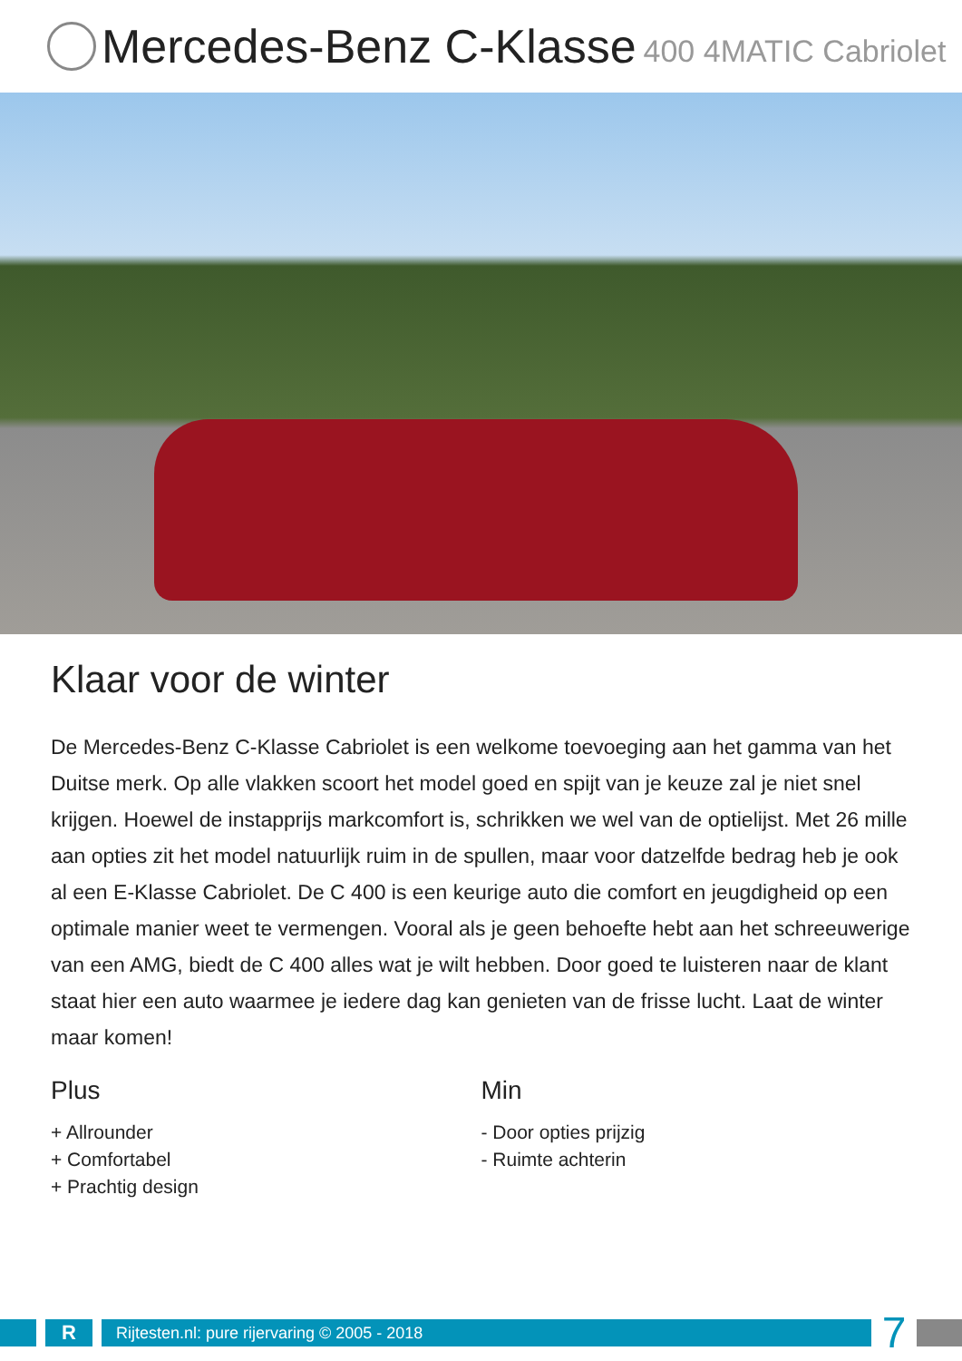Mercedes-Benz C-Klasse 400 4MATIC Cabriolet
Klaar voor de winter
De Mercedes-Benz C-Klasse Cabriolet is een welkome toevoeging aan het gamma van het Duitse merk. Op alle vlakken scoort het model goed en spijt van je keuze zal je niet snel krijgen. Hoewel de instapprijs markcomfort is, schrikken we wel van de optielijst. Met 26 mille aan opties zit het model natuurlijk ruim in de spullen, maar voor datzelfde bedrag heb je ook al een E-Klasse Cabriolet. De C 400 is een keurige auto die comfort en jeugdigheid op een optimale manier weet te vermengen. Vooral als je geen behoefte hebt aan het schreeuwerige van een AMG, biedt de C 400 alles wat je wilt hebben. Door goed te luisteren naar de klant staat hier een auto waarmee je iedere dag kan genieten van de frisse lucht. Laat de winter maar komen!
Plus
+ Allrounder
+ Comfortabel
+ Prachtig design
Min
- Door opties prijzig
- Ruimte achterin
R
Rijtesten.nl: pure rijervaring © 2005 - 2018
7